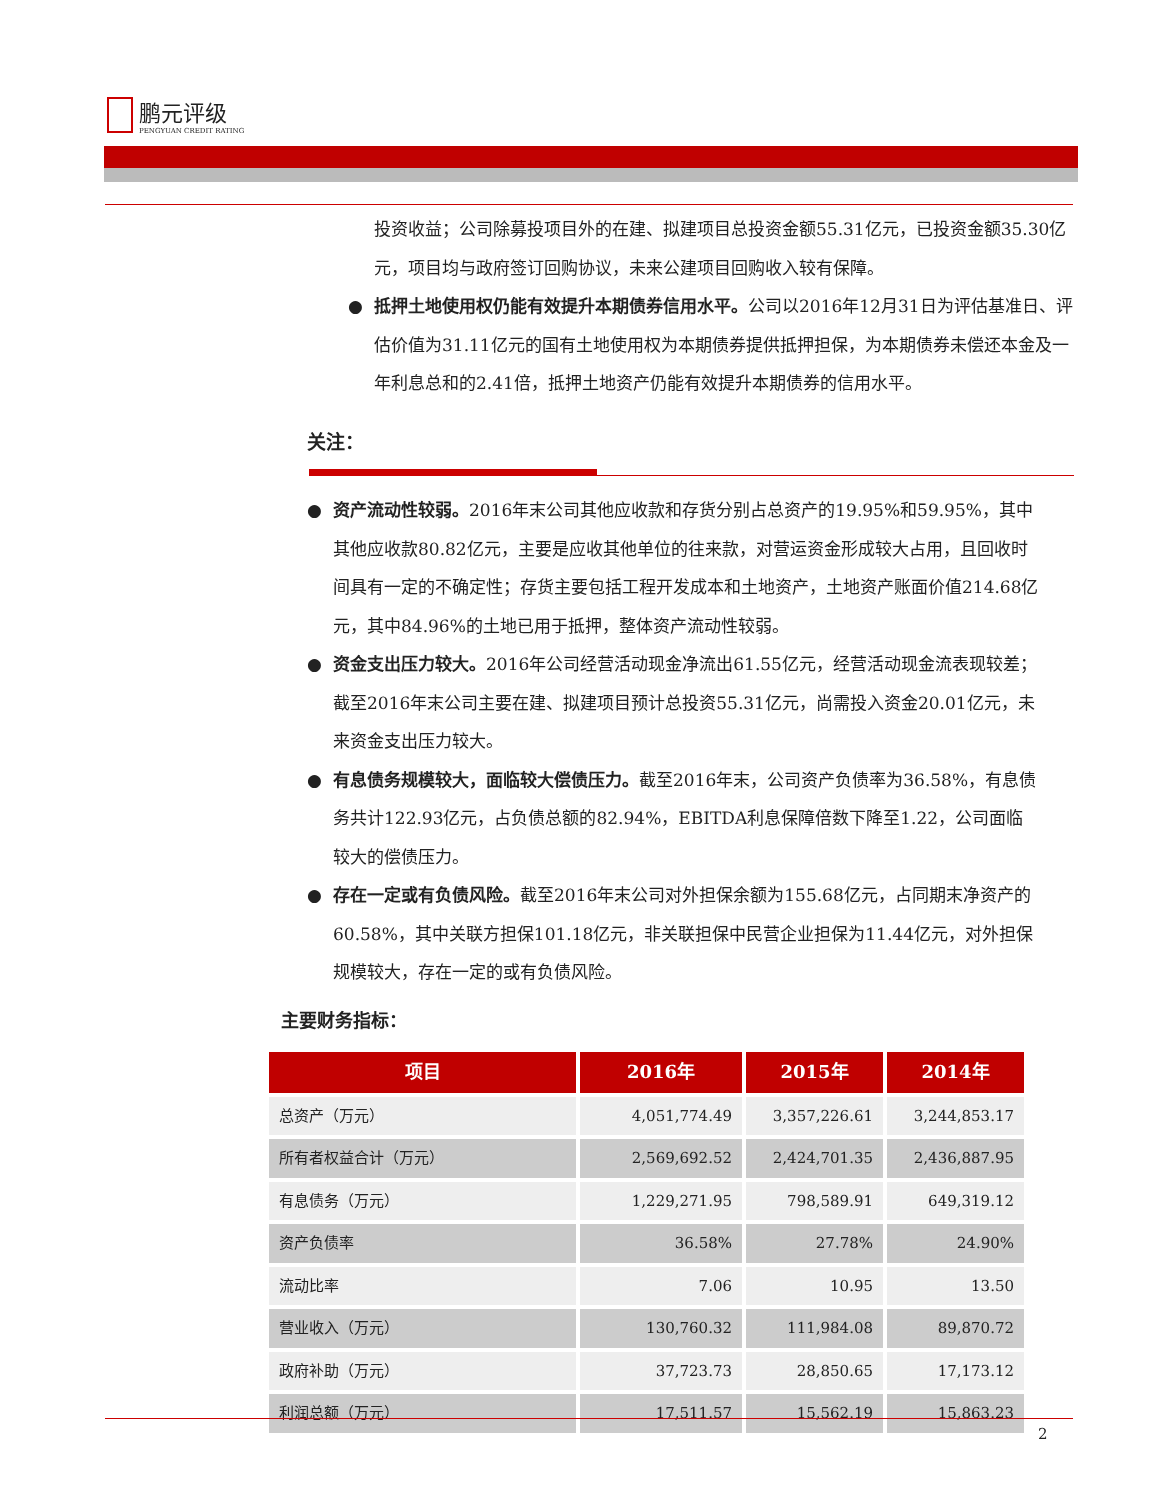鹏元评级
PENGYUAN CREDIT RATING
投资收益；公司除募投项目外的在建、拟建项目总投资金额55.31亿元，已投资金额35.30亿元，项目均与政府签订回购协议，未来公建项目回购收入较有保障。
● 抵押土地使用权仍能有效提升本期债券信用水平。公司以2016年12月31日为评估基准日、评估价值为31.11亿元的国有土地使用权为本期债券提供抵押担保，为本期债券未偿还本金及一年利息总和的2.41倍，抵押土地资产仍能有效提升本期债券的信用水平。
关注：
● 资产流动性较弱。2016年末公司其他应收款和存货分别占总资产的19.95%和59.95%，其中其他应收款80.82亿元，主要是应收其他单位的往来款，对营运资金形成较大占用，且回收时间具有一定的不确定性；存货主要包括工程开发成本和土地资产，土地资产账面价值214.68亿元，其中84.96%的土地已用于抵押，整体资产流动性较弱。
● 资金支出压力较大。2016年公司经营活动现金净流出61.55亿元，经营活动现金流表现较差；截至2016年末公司主要在建、拟建项目预计总投资55.31亿元，尚需投入资金20.01亿元，未来资金支出压力较大。
● 有息债务规模较大，面临较大偿债压力。截至2016年末，公司资产负债率为36.58%，有息债务共计122.93亿元，占负债总额的82.94%，EBITDA利息保障倍数下降至1.22，公司面临较大的偿债压力。
● 存在一定或有负债风险。截至2016年末公司对外担保余额为155.68亿元，占同期末净资产的60.58%，其中关联方担保101.18亿元，非关联担保中民营企业担保为11.44亿元，对外担保规模较大，存在一定的或有负债风险。
主要财务指标：
| 项目 | 2016年 | 2015年 | 2014年 |
| --- | --- | --- | --- |
| 总资产（万元） | 4,051,774.49 | 3,357,226.61 | 3,244,853.17 |
| 所有者权益合计（万元） | 2,569,692.52 | 2,424,701.35 | 2,436,887.95 |
| 有息债务（万元） | 1,229,271.95 | 798,589.91 | 649,319.12 |
| 资产负债率 | 36.58% | 27.78% | 24.90% |
| 流动比率 | 7.06 | 10.95 | 13.50 |
| 营业收入（万元） | 130,760.32 | 111,984.08 | 89,870.72 |
| 政府补助（万元） | 37,723.73 | 28,850.65 | 17,173.12 |
| 利润总额（万元） | 17,511.57 | 15,562.19 | 15,863.23 |
2